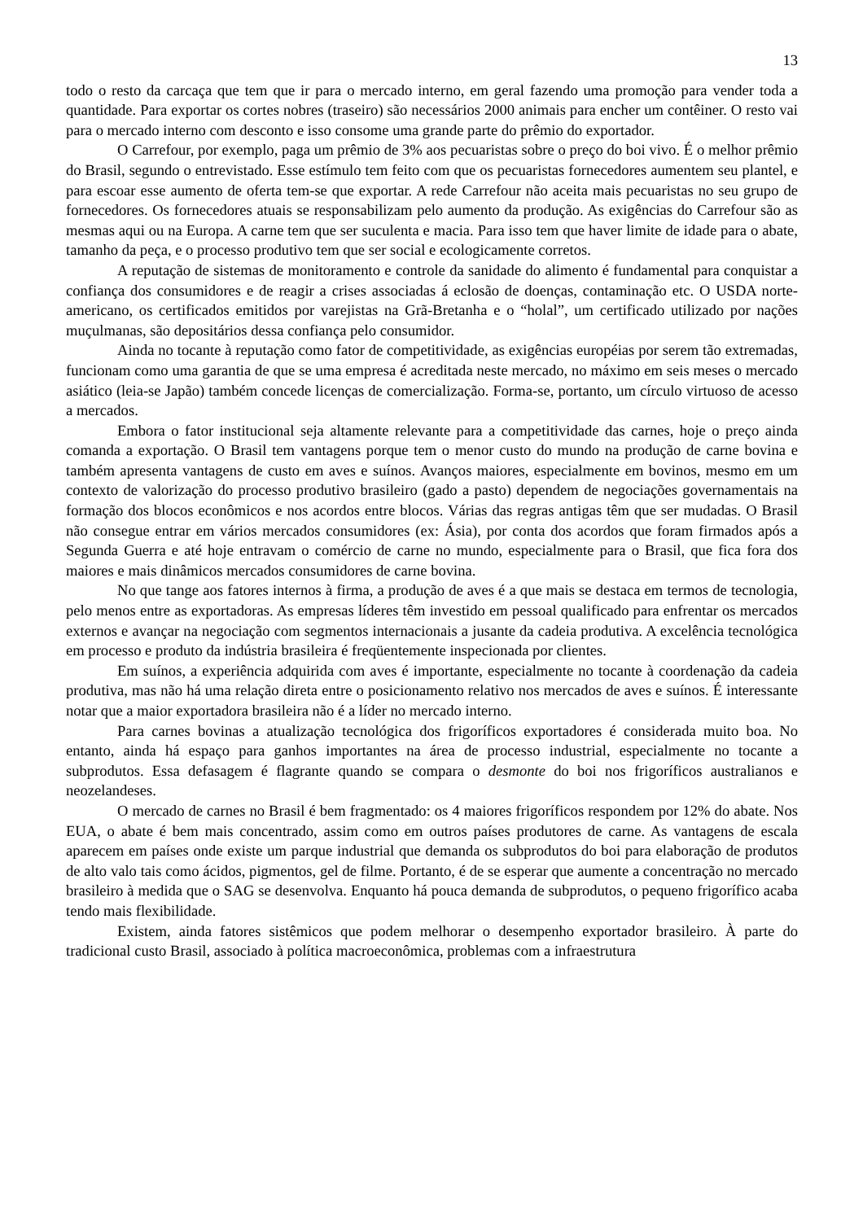13
todo o resto da carcaça que tem que ir para o mercado interno, em geral fazendo uma promoção para vender toda a quantidade. Para exportar os cortes nobres (traseiro) são necessários 2000 animais para encher um contêiner. O resto vai para o mercado interno com desconto e isso consome uma grande parte do prêmio do exportador.
O Carrefour, por exemplo, paga um prêmio de 3% aos pecuaristas sobre o preço do boi vivo. É o melhor prêmio do Brasil, segundo o entrevistado. Esse estímulo tem feito com que os pecuaristas fornecedores aumentem seu plantel, e para escoar esse aumento de oferta tem-se que exportar. A rede Carrefour não aceita mais pecuaristas no seu grupo de fornecedores. Os fornecedores atuais se responsabilizam pelo aumento da produção. As exigências do Carrefour são as mesmas aqui ou na Europa. A carne tem que ser suculenta e macia. Para isso tem que haver limite de idade para o abate, tamanho da peça, e o processo produtivo tem que ser social e ecologicamente corretos.
A reputação de sistemas de monitoramento e controle da sanidade do alimento é fundamental para conquistar a confiança dos consumidores e de reagir a crises associadas á eclosão de doenças, contaminação etc. O USDA norte-americano, os certificados emitidos por varejistas na Grã-Bretanha e o “holal”, um certificado utilizado por nações muçulmanas, são depositários dessa confiança pelo consumidor.
Ainda no tocante à reputação como fator de competitividade, as exigências européias por serem tão extremadas, funcionam como uma garantia de que se uma empresa é acreditada neste mercado, no máximo em seis meses o mercado asiático (leia-se Japão) também concede licenças de comercialização. Forma-se, portanto, um círculo virtuoso de acesso a mercados.
Embora o fator institucional seja altamente relevante para a competitividade das carnes, hoje o preço ainda comanda a exportação. O Brasil tem vantagens porque tem o menor custo do mundo na produção de carne bovina e também apresenta vantagens de custo em aves e suínos. Avanços maiores, especialmente em bovinos, mesmo em um contexto de valorização do processo produtivo brasileiro (gado a pasto) dependem de negociações governamentais na formação dos blocos econômicos e nos acordos entre blocos. Várias das regras antigas têm que ser mudadas. O Brasil não consegue entrar em vários mercados consumidores (ex: Ásia), por conta dos acordos que foram firmados após a Segunda Guerra e até hoje entravam o comércio de carne no mundo, especialmente para o Brasil, que fica fora dos maiores e mais dinâmicos mercados consumidores de carne bovina.
No que tange aos fatores internos à firma, a produção de aves é a que mais se destaca em termos de tecnologia, pelo menos entre as exportadoras. As empresas líderes têm investido em pessoal qualificado para enfrentar os mercados externos e avançar na negociação com segmentos internacionais a jusante da cadeia produtiva. A excelência tecnológica em processo e produto da indústria brasileira é freqüentemente inspecionada por clientes.
Em suínos, a experiência adquirida com aves é importante, especialmente no tocante à coordenação da cadeia produtiva, mas não há uma relação direta entre o posicionamento relativo nos mercados de aves e suínos. É interessante notar que a maior exportadora brasileira não é a líder no mercado interno.
Para carnes bovinas a atualização tecnológica dos frigoríficos exportadores é considerada muito boa. No entanto, ainda há espaço para ganhos importantes na área de processo industrial, especialmente no tocante a subprodutos. Essa defasagem é flagrante quando se compara o desmonte do boi nos frigoríficos australianos e neozelandeses.
O mercado de carnes no Brasil é bem fragmentado: os 4 maiores frigoríficos respondem por 12% do abate. Nos EUA, o abate é bem mais concentrado, assim como em outros países produtores de carne. As vantagens de escala aparecem em países onde existe um parque industrial que demanda os subprodutos do boi para elaboração de produtos de alto valo tais como ácidos, pigmentos, gel de filme. Portanto, é de se esperar que aumente a concentração no mercado brasileiro à medida que o SAG se desenvolva. Enquanto há pouca demanda de subprodutos, o pequeno frigorífico acaba tendo mais flexibilidade.
Existem, ainda fatores sistêmicos que podem melhorar o desempenho exportador brasileiro. À parte do tradicional custo Brasil, associado à política macroeconômica, problemas com a infraestrutura